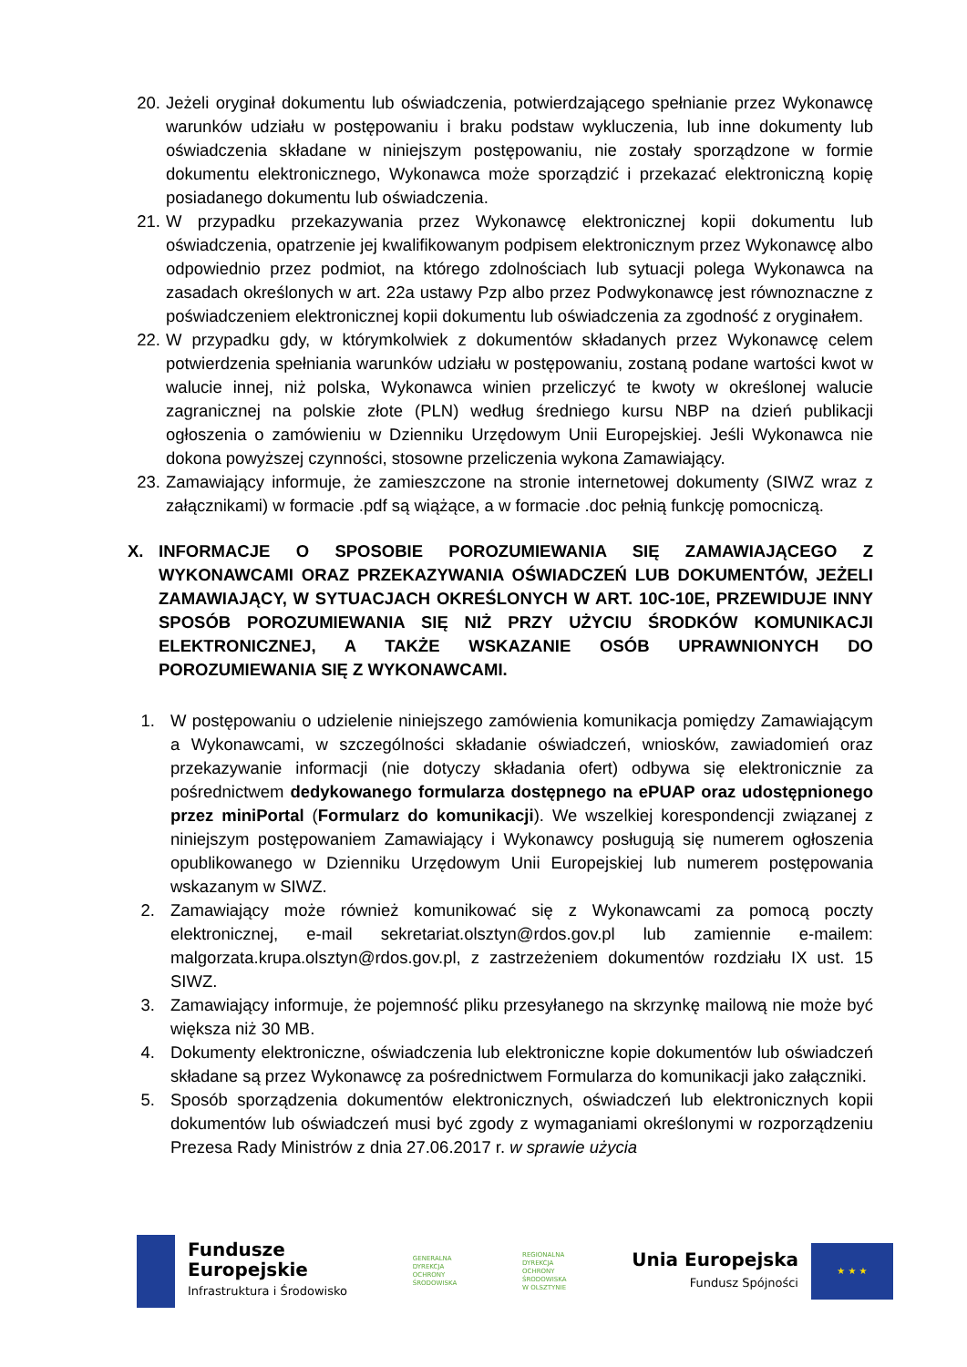20. Jeżeli oryginał dokumentu lub oświadczenia, potwierdzającego spełnianie przez Wykonawcę warunków udziału w postępowaniu i braku podstaw wykluczenia, lub inne dokumenty lub oświadczenia składane w niniejszym postępowaniu, nie zostały sporządzone w formie dokumentu elektronicznego, Wykonawca może sporządzić i przekazać elektroniczną kopię posiadanego dokumentu lub oświadczenia.
21. W przypadku przekazywania przez Wykonawcę elektronicznej kopii dokumentu lub oświadczenia, opatrzenie jej kwalifikowanym podpisem elektronicznym przez Wykonawcę albo odpowiednio przez podmiot, na którego zdolnościach lub sytuacji polega Wykonawca na zasadach określonych w art. 22a ustawy Pzp albo przez Podwykonawcę jest równoznaczne z poświadczeniem elektronicznej kopii dokumentu lub oświadczenia za zgodność z oryginałem.
22. W przypadku gdy, w którymkolwiek z dokumentów składanych przez Wykonawcę celem potwierdzenia spełniania warunków udziału w postępowaniu, zostaną podane wartości kwot w walucie innej, niż polska, Wykonawca winien przeliczyć te kwoty w określonej walucie zagranicznej na polskie złote (PLN) według średniego kursu NBP na dzień publikacji ogłoszenia o zamówieniu w Dzienniku Urzędowym Unii Europejskiej. Jeśli Wykonawca nie dokona powyższej czynności, stosowne przeliczenia wykona Zamawiający.
23. Zamawiający informuje, że zamieszczone na stronie internetowej dokumenty (SIWZ wraz z załącznikami) w formacie .pdf są wiążące, a w formacie .doc pełnią funkcję pomocniczą.
X. INFORMACJE O SPOSOBIE POROZUMIEWANIA SIĘ ZAMAWIAJĄCEGO Z WYKONAWCAMI ORAZ PRZEKAZYWANIA OŚWIADCZEŃ LUB DOKUMENTÓW, JEŻELI ZAMAWIAJĄCY, W SYTUACJACH OKREŚLONYCH W ART. 10C-10E, PRZEWIDUJE INNY SPOSÓB POROZUMIEWANIA SIĘ NIŻ PRZY UŻYCIU ŚRODKÓW KOMUNIKACJI ELEKTRONICZNEJ, A TAKŻE WSKAZANIE OSÓB UPRAWNIONYCH DO POROZUMIEWANIA SIĘ Z WYKONAWCAMI.
1. W postępowaniu o udzielenie niniejszego zamówienia komunikacja pomiędzy Zamawiającym a Wykonawcami, w szczególności składanie oświadczeń, wniosków, zawiadomień oraz przekazywanie informacji (nie dotyczy składania ofert) odbywa się elektronicznie za pośrednictwem dedykowanego formularza dostępnego na ePUAP oraz udostępnionego przez miniPortal (Formularz do komunikacji). We wszelkiej korespondencji związanej z niniejszym postępowaniem Zamawiający i Wykonawcy posługują się numerem ogłoszenia opublikowanego w Dzienniku Urzędowym Unii Europejskiej lub numerem postępowania wskazanym w SIWZ.
2. Zamawiający może również komunikować się z Wykonawcami za pomocą poczty elektronicznej, e-mail sekretariat.olsztyn@rdos.gov.pl lub zamiennie e-mailem: malgorzata.krupa.olsztyn@rdos.gov.pl, z zastrzeżeniem dokumentów rozdziału IX ust. 15 SIWZ.
3. Zamawiający informuje, że pojemność pliku przesyłanego na skrzynkę mailową nie może być większa niż 30 MB.
4. Dokumenty elektroniczne, oświadczenia lub elektroniczne kopie dokumentów lub oświadczeń składane są przez Wykonawcę za pośrednictwem Formularza do komunikacji jako załączniki.
5. Sposób sporządzenia dokumentów elektronicznych, oświadczeń lub elektronicznych kopii dokumentów lub oświadczeń musi być zgody z wymaganiami określonymi w rozporządzeniu Prezesa Rady Ministrów z dnia 27.06.2017 r. w sprawie użycia
Fundusze
Europejskie
Infrastruktura i Środowisko
GENERALNA
DYREKCJA
OCHRONY
ŚRODOWISKA
REGIONALNA
DYREKCJA
OCHRONY
ŚRODOWISKA
W OLSZTYNIE
Unia Europejska
Fundusz Spójności
★ ★ ★